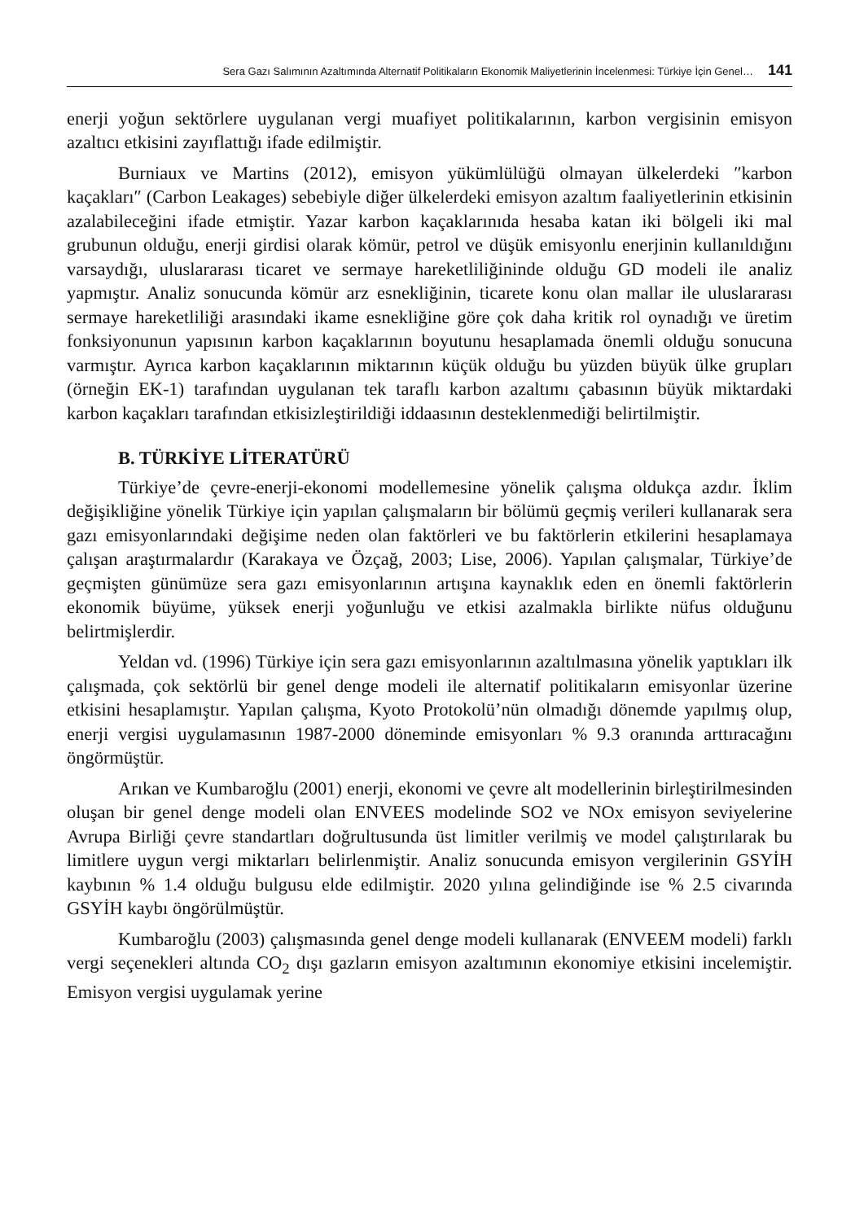Sera Gazı Salımının Azaltımında Alternatif Politikaların Ekonomik Maliyetlerinin İncelenmesi: Türkiye İçin Genel… 141
enerji yoğun sektörlere uygulanan vergi muafiyet politikalarının, karbon vergisinin emisyon azaltıcı etkisini zayıflattığı ifade edilmiştir.
Burniaux ve Martins (2012), emisyon yükümlülüğü olmayan ülkelerdeki ″karbon kaçakları″ (Carbon Leakages) sebebiyle diğer ülkelerdeki emisyon azaltım faaliyetlerinin etkisinin azalabileceğini ifade etmiştir. Yazar karbon kaçaklarınıda hesaba katan iki bölgeli iki mal grubunun olduğu, enerji girdisi olarak kömür, petrol ve düşük emisyonlu enerjinin kullanıldığını varsaydığı, uluslararası ticaret ve sermaye hareketliliğininde olduğu GD modeli ile analiz yapmıştır. Analiz sonucunda kömür arz esnekliğinin, ticarete konu olan mallar ile uluslararası sermaye hareketliliği arasındaki ikame esnekliğine göre çok daha kritik rol oynadığı ve üretim fonksiyonunun yapısının karbon kaçaklarının boyutunu hesaplamada önemli olduğu sonucuna varmıştır. Ayrıca karbon kaçaklarının miktarının küçük olduğu bu yüzden büyük ülke grupları (örneğin EK-1) tarafından uygulanan tek taraflı karbon azaltımı çabasının büyük miktardaki karbon kaçakları tarafından etkisizleştirildiği iddaasının desteklenmediği belirtilmiştir.
B. TÜRKİYE LİTERATÜRÜ
Türkiye’de çevre-enerji-ekonomi modellemesine yönelik çalışma oldukça azdır. İklim değişikliğine yönelik Türkiye için yapılan çalışmaların bir bölümü geçmiş verileri kullanarak sera gazı emisyonlarındaki değişime neden olan faktörleri ve bu faktörlerin etkilerini hesaplamaya çalışan araştırmalardır (Karakaya ve Özçağ, 2003; Lise, 2006). Yapılan çalışmalar, Türkiye’de geçmişten günümüze sera gazı emisyonlarının artışına kaynaklık eden en önemli faktörlerin ekonomik büyüme, yüksek enerji yoğunluğu ve etkisi azalmakla birlikte nüfus olduğunu belirtmişlerdir.
Yeldan vd. (1996) Türkiye için sera gazı emisyonlarının azaltılmasına yönelik yaptıkları ilk çalışmada, çok sektörlü bir genel denge modeli ile alternatif politikaların emisyonlar üzerine etkisini hesaplamıştır. Yapılan çalışma, Kyoto Protokolü’nün olmadığı dönemde yapılmış olup, enerji vergisi uygulamasının 1987-2000 döneminde emisyonları % 9.3 oranında arttıracağını öngörmüştür.
Arıkan ve Kumbaroğlu (2001) enerji, ekonomi ve çevre alt modellerinin birleştirilmesinden oluşan bir genel denge modeli olan ENVEES modelinde SO2 ve NOx emisyon seviyelerine Avrupa Birliği çevre standartları doğrultusunda üst limitler verilmiş ve model çalıştırılarak bu limitlere uygun vergi miktarları belirlenmiştir. Analiz sonucunda emisyon vergilerinin GSYİH kaybının % 1.4 olduğu bulgusu elde edilmiştir. 2020 yılına gelindiğinde ise % 2.5 civarında GSYİH kaybı öngörülmüştür.
Kumbaroğlu (2003) çalışmasında genel denge modeli kullanarak (ENVEEM modeli) farklı vergi seçenekleri altında CO<sub>2</sub> dışı gazların emisyon azaltımının ekonomiye etkisini incelemiştir. Emisyon vergisi uygulamak yerine